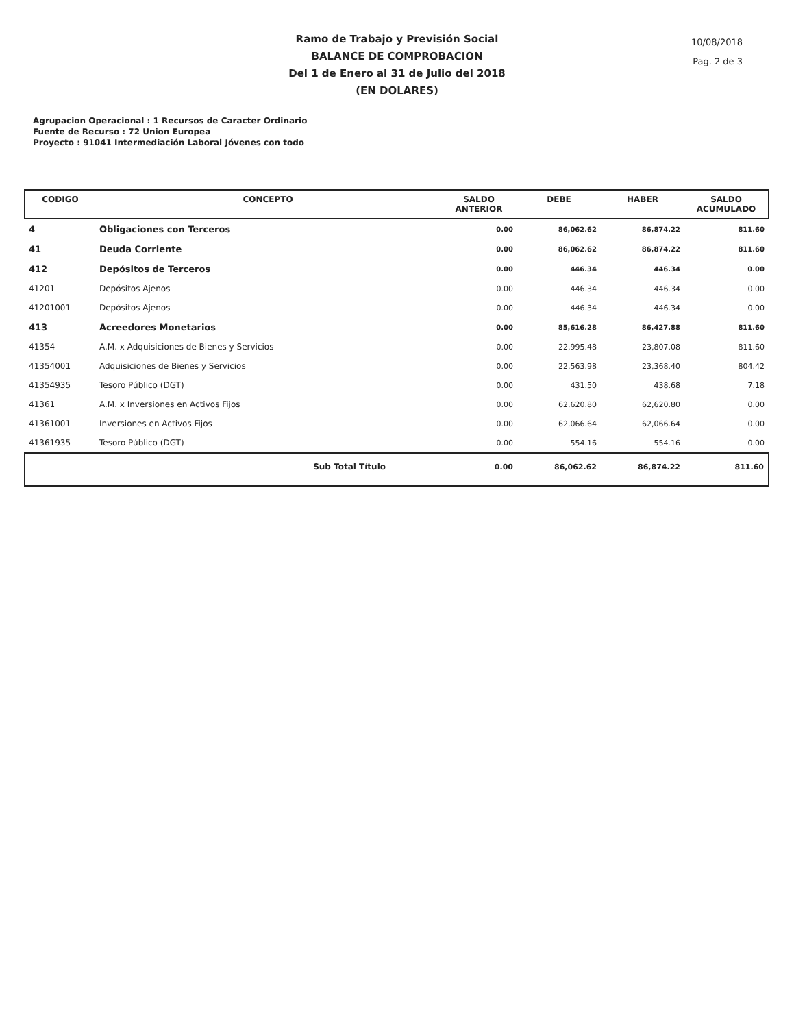Ramo de Trabajo y Previsión Social
BALANCE DE COMPROBACION
Del 1 de Enero al 31 de Julio del 2018
(EN DOLARES)
10/08/2018
Pag. 2 de 3
Agrupacion Operacional : 1 Recursos de Caracter Ordinario
Fuente de Recurso : 72 Union Europea
Proyecto : 91041 Intermediación Laboral Jóvenes con todo
| CODIGO | CONCEPTO | SALDO ANTERIOR | DEBE | HABER | SALDO ACUMULADO |
| --- | --- | --- | --- | --- | --- |
| 4 | Obligaciones con Terceros | 0.00 | 86,062.62 | 86,874.22 | 811.60 |
| 41 | Deuda Corriente | 0.00 | 86,062.62 | 86,874.22 | 811.60 |
| 412 | Depósitos de Terceros | 0.00 | 446.34 | 446.34 | 0.00 |
| 41201 | Depósitos Ajenos | 0.00 | 446.34 | 446.34 | 0.00 |
| 41201001 | Depósitos Ajenos | 0.00 | 446.34 | 446.34 | 0.00 |
| 413 | Acreedores Monetarios | 0.00 | 85,616.28 | 86,427.88 | 811.60 |
| 41354 | A.M. x Adquisiciones de Bienes y Servicios | 0.00 | 22,995.48 | 23,807.08 | 811.60 |
| 41354001 | Adquisiciones de Bienes y Servicios | 0.00 | 22,563.98 | 23,368.40 | 804.42 |
| 41354935 | Tesoro Público (DGT) | 0.00 | 431.50 | 438.68 | 7.18 |
| 41361 | A.M. x Inversiones en Activos Fijos | 0.00 | 62,620.80 | 62,620.80 | 0.00 |
| 41361001 | Inversiones en Activos Fijos | 0.00 | 62,066.64 | 62,066.64 | 0.00 |
| 41361935 | Tesoro Público (DGT) | 0.00 | 554.16 | 554.16 | 0.00 |
| | Sub Total Título | 0.00 | 86,062.62 | 86,874.22 | 811.60 |